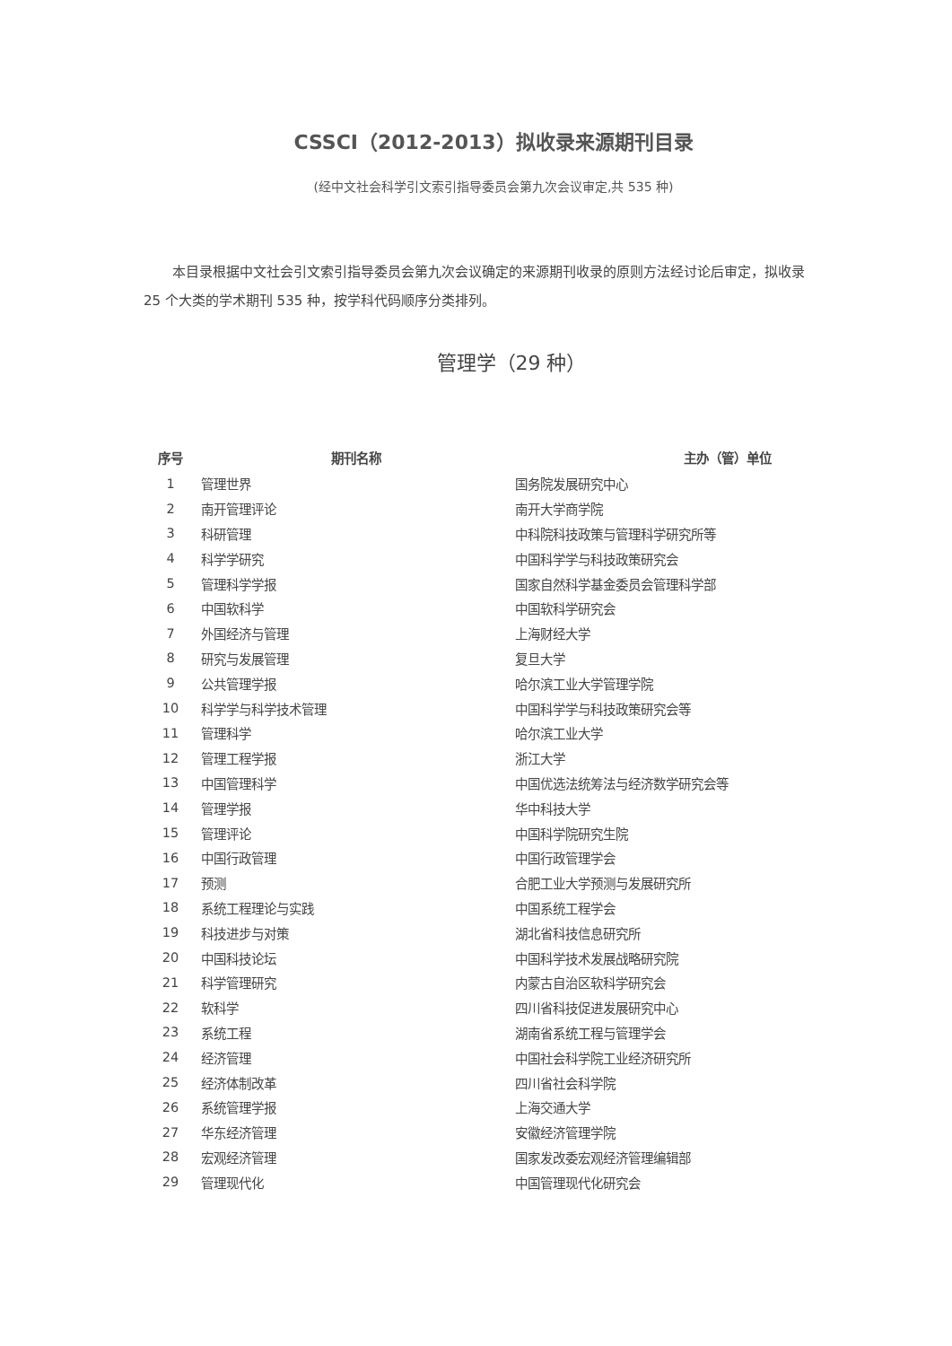CSSCI（2012-2013）拟收录来源期刊目录
(经中文社会科学引文索引指导委员会第九次会议审定,共 535 种)
本目录根据中文社会引文索引指导委员会第九次会议确定的来源期刊收录的原则方法经讨论后审定，拟收录 25 个大类的学术期刊 535 种，按学科代码顺序分类排列。
管理学（29 种）
| 序号 | 期刊名称 | 主办（管）单位 |
| --- | --- | --- |
| 1 | 管理世界 | 国务院发展研究中心 |
| 2 | 南开管理评论 | 南开大学商学院 |
| 3 | 科研管理 | 中科院科技政策与管理科学研究所等 |
| 4 | 科学学研究 | 中国科学学与科技政策研究会 |
| 5 | 管理科学学报 | 国家自然科学基金委员会管理科学部 |
| 6 | 中国软科学 | 中国软科学研究会 |
| 7 | 外国经济与管理 | 上海财经大学 |
| 8 | 研究与发展管理 | 复旦大学 |
| 9 | 公共管理学报 | 哈尔滨工业大学管理学院 |
| 10 | 科学学与科学技术管理 | 中国科学学与科技政策研究会等 |
| 11 | 管理科学 | 哈尔滨工业大学 |
| 12 | 管理工程学报 | 浙江大学 |
| 13 | 中国管理科学 | 中国优选法统筹法与经济数学研究会等 |
| 14 | 管理学报 | 华中科技大学 |
| 15 | 管理评论 | 中国科学院研究生院 |
| 16 | 中国行政管理 | 中国行政管理学会 |
| 17 | 预测 | 合肥工业大学预测与发展研究所 |
| 18 | 系统工程理论与实践 | 中国系统工程学会 |
| 19 | 科技进步与对策 | 湖北省科技信息研究所 |
| 20 | 中国科技论坛 | 中国科学技术发展战略研究院 |
| 21 | 科学管理研究 | 内蒙古自治区软科学研究会 |
| 22 | 软科学 | 四川省科技促进发展研究中心 |
| 23 | 系统工程 | 湖南省系统工程与管理学会 |
| 24 | 经济管理 | 中国社会科学院工业经济研究所 |
| 25 | 经济体制改革 | 四川省社会科学院 |
| 26 | 系统管理学报 | 上海交通大学 |
| 27 | 华东经济管理 | 安徽经济管理学院 |
| 28 | 宏观经济管理 | 国家发改委宏观经济管理编辑部 |
| 29 | 管理现代化 | 中国管理现代化研究会 |